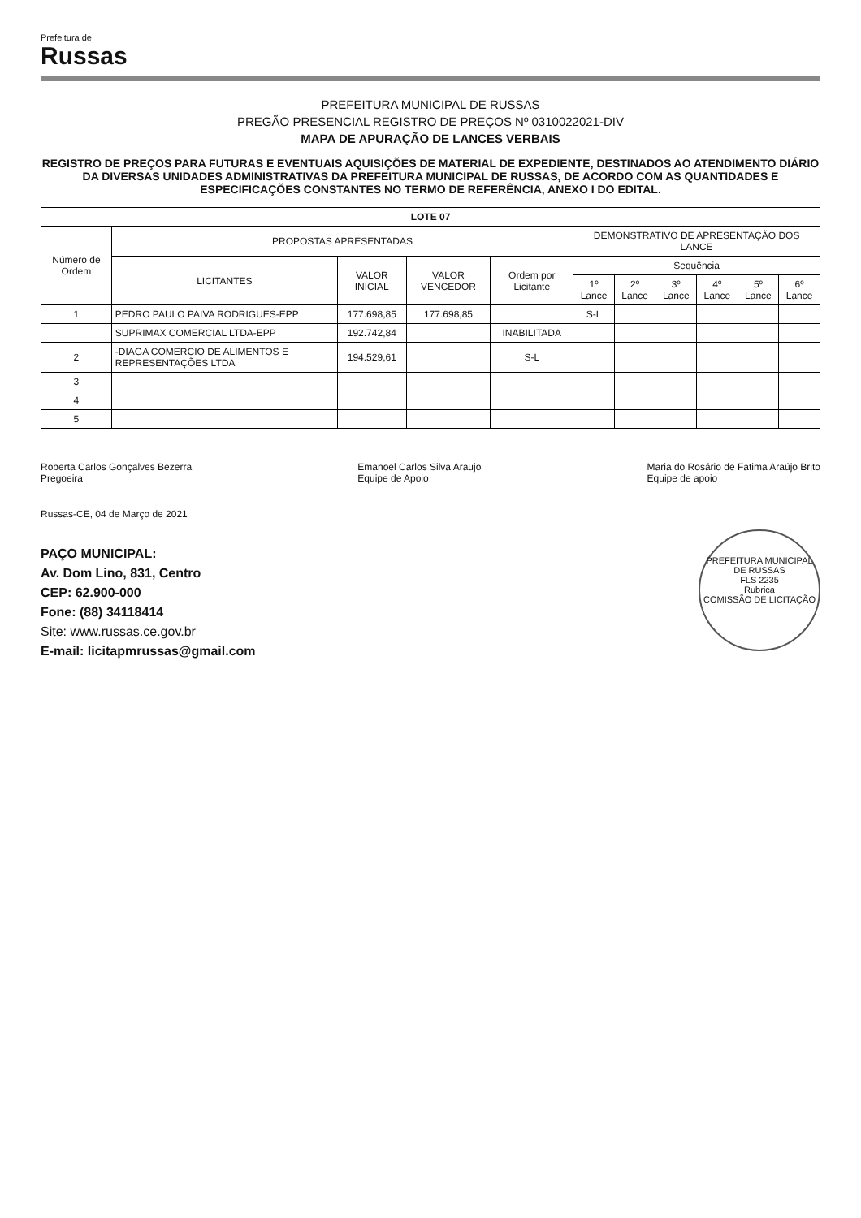Prefeitura de
Russas
PREFEITURA MUNICIPAL DE RUSSAS
PREGÃO PRESENCIAL REGISTRO DE PREÇOS Nº 0310022021-DIV
MAPA DE APURAÇÃO DE LANCES VERBAIS
REGISTRO DE PREÇOS PARA FUTURAS E EVENTUAIS AQUISIÇÕES DE MATERIAL DE EXPEDIENTE, DESTINADOS AO ATENDIMENTO DIÁRIO DA DIVERSAS UNIDADES ADMINISTRATIVAS DA PREFEITURA MUNICIPAL DE RUSSAS, DE ACORDO COM AS QUANTIDADES E ESPECIFICAÇÕES CONSTANTES NO TERMO DE REFERÊNCIA, ANEXO I DO EDITAL.
| LOTE 07 | | | | | | | | | | |
| --- | --- | --- | --- | --- | --- | --- | --- | --- | --- | --- |
| Número de Ordem | PROPOSTAS APRESENTADAS | | | | DEMONSTRATIVO DE APRESENTAÇÃO DOS LANCE | | | | | |
| | LICITANTES | VALOR INICIAL | VALOR VENCEDOR | Ordem por Licitante | Sequência | | | | | |
| | | | | | 1º Lance | 2º Lance | 3º Lance | 4º Lance | 5º Lance | 6º Lance |
| 1 | PEDRO PAULO PAIVA RODRIGUES-EPP | 177.698,85 | 177.698,85 | | S-L | | | | | |
| | SUPRIMAX COMERCIAL LTDA-EPP | 192.742,84 | | INABILITADA | | | | | | |
| 2 | -DIAGA COMERCIO DE ALIMENTOS E REPRESENTAÇÕES LTDA | 194.529,61 | | S-L | | | | | | |
| 3 | | | | | | | | | | |
| 4 | | | | | | | | | | |
| 5 | | | | | | | | | | |
Roberta Carlos Gonçalves Bezerra
Pregoeira
Emanoel Carlos Silva Araujo
Equipe de Apoio
Maria do Rosário de Fatima Araújo Brito
Equipe de apoio
Russas-CE, 04 de Março de 2021
PREFEITURA MUNICIPAL DE RUSSAS
FLS 2235
Rubrica
COMISSÃO DE LICITAÇÃO
PAÇO MUNICIPAL:
Av. Dom Lino, 831, Centro
CEP: 62.900-000
Fone: (88) 34118414
Site: www.russas.ce.gov.br
E-mail: licitapmrussas@gmail.com